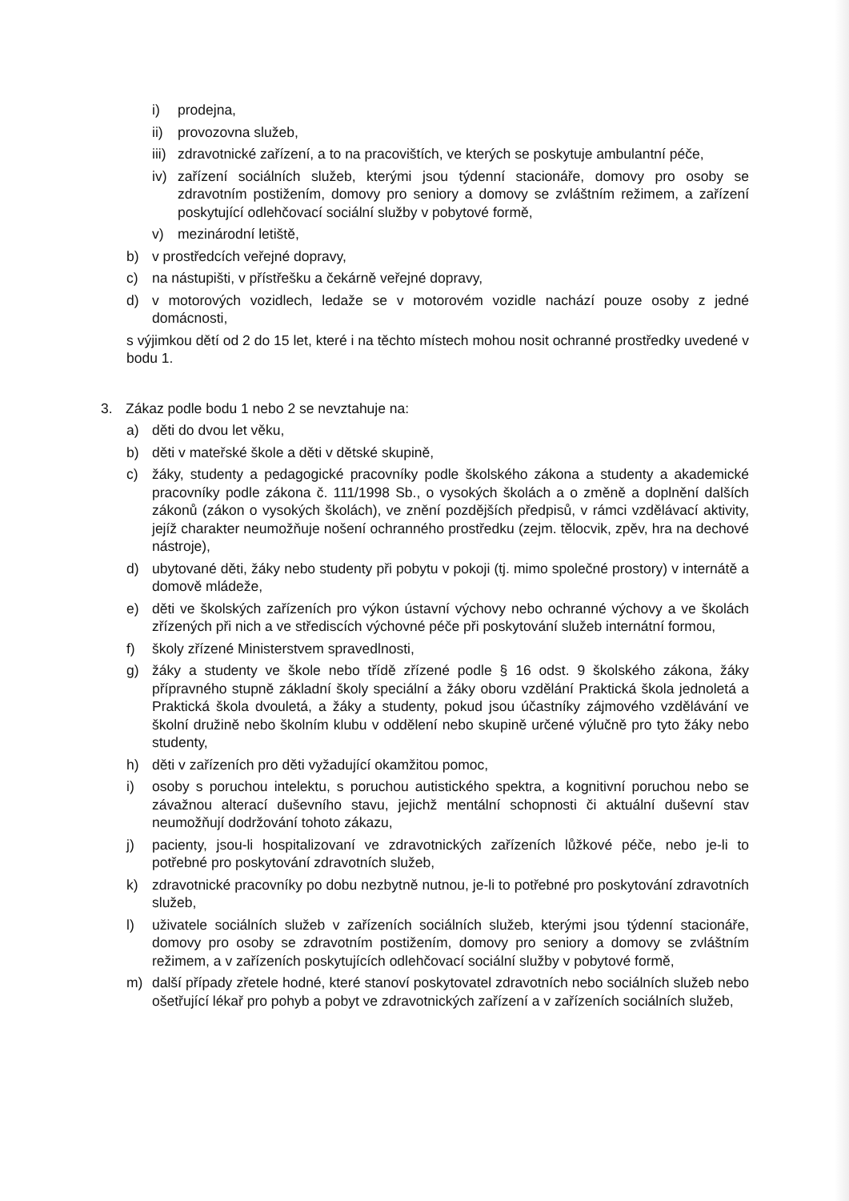i) prodejna,
ii) provozovna služeb,
iii) zdravotnické zařízení, a to na pracovištích, ve kterých se poskytuje ambulantní péče,
iv) zařízení sociálních služeb, kterými jsou týdenní stacionáře, domovy pro osoby se zdravotním postižením, domovy pro seniory a domovy se zvláštním režimem, a zařízení poskytující odlehčovací sociální služby v pobytové formě,
v) mezinárodní letiště,
b) v prostředcích veřejné dopravy,
c) na nástupišti, v přístřešku a čekárně veřejné dopravy,
d) v motorových vozidlech, ledaže se v motorovém vozidle nachází pouze osoby z jedné domácnosti,
s výjimkou dětí od 2 do 15 let, které i na těchto místech mohou nosit ochranné prostředky uvedené v bodu 1.
3. Zákaz podle bodu 1 nebo 2 se nevztahuje na:
a) děti do dvou let věku,
b) děti v mateřské škole a děti v dětské skupině,
c) žáky, studenty a pedagogické pracovníky podle školského zákona a studenty a akademické pracovníky podle zákona č. 111/1998 Sb., o vysokých školách a o změně a doplnění dalších zákonů (zákon o vysokých školách), ve znění pozdějších předpisů, v rámci vzdělávací aktivity, jejíž charakter neumožňuje nošení ochranného prostředku (zejm. tělocvik, zpěv, hra na dechové nástroje),
d) ubytované děti, žáky nebo studenty při pobytu v pokoji (tj. mimo společné prostory) v internátě a domově mládeže,
e) děti ve školských zařízeních pro výkon ústavní výchovy nebo ochranné výchovy a ve školách zřízených při nich a ve střediscích výchovné péče při poskytování služeb internátní formou,
f) školy zřízené Ministerstvem spravedlnosti,
g) žáky a studenty ve škole nebo třídě zřízené podle § 16 odst. 9 školského zákona, žáky přípravného stupně základní školy speciální a žáky oboru vzdělání Praktická škola jednoletá a Praktická škola dvouletá, a žáky a studenty, pokud jsou účastníky zájmového vzdělávání ve školní družině nebo školním klubu v oddělení nebo skupině určené výlučně pro tyto žáky nebo studenty,
h) děti v zařízeních pro děti vyžadující okamžitou pomoc,
i) osoby s poruchou intelektu, s poruchou autistického spektra, a kognitivní poruchou nebo se závažnou alterací duševního stavu, jejichž mentální schopnosti či aktuální duševní stav neumožňují dodržování tohoto zákazu,
j) pacienty, jsou-li hospitalizovaní ve zdravotnických zařízeních lůžkové péče, nebo je-li to potřebné pro poskytování zdravotních služeb,
k) zdravotnické pracovníky po dobu nezbytně nutnou, je-li to potřebné pro poskytování zdravotních služeb,
l) uživatele sociálních služeb v zařízeních sociálních služeb, kterými jsou týdenní stacionáře, domovy pro osoby se zdravotním postižením, domovy pro seniory a domovy se zvláštním režimem, a v zařízeních poskytujících odlehčovací sociální služby v pobytové formě,
m) další případy zřetele hodné, které stanoví poskytovatel zdravotních nebo sociálních služeb nebo ošetřující lékař pro pohyb a pobyt ve zdravotnických zařízení a v zařízeních sociálních služeb,